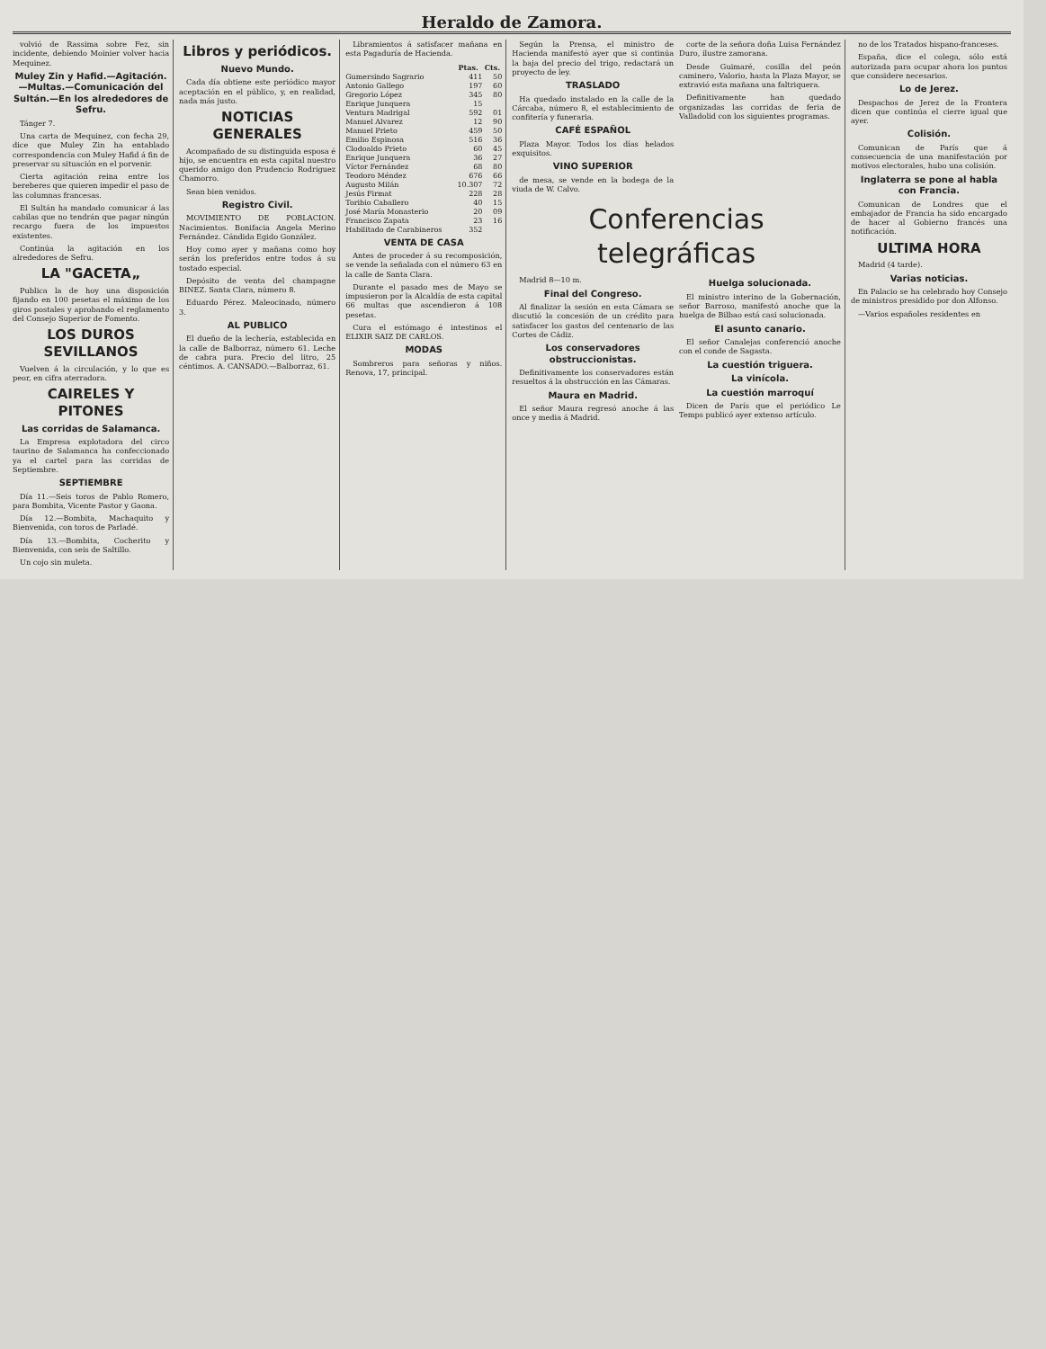Heraldo de Zamora.
volvió de Rassima sobre Fez, sin incidente, debiendo Moinier volver hacia Mequinez.
Muley Zin y Hafid.—Agitación.—Multas.—Comunicación del Sultán.—En los alrededores de Sefru.
Tánger 7.
Una carta de Mequinez, con fecha 29, dice que Muley Zin ha entablado correspondencia con Muley Hafid á fin de preservar su situación en el porvenir.
Cierta agitación reina entre los bereberes que quieren impedir el paso de las columnas francesas.
El Sultán ha mandado comunicar á las cabilas que no tendrán que pagar ningún recargo fuera de los impuestos existentes.
Continúa la agitación en los alrededores de Sefru.
LA "GACETA„
Publica la de hoy una disposición fijando en 100 pesetas el máximo de los giros postales y aprobando el reglamento del Consejo Superior de Fomento.
LOS DUROS SEVILLANOS
Vuelven á la circulación, y lo que es peor, en cifra aterradora.
CAIRELES Y PITONES
Las corridas de Salamanca.
La Empresa explotadora del circo taurino de Salamanca ha confeccionado ya el cartel para las corridas de Septiembre.
SEPTIEMBRE
Día 11.—Seis toros de Pablo Romero, para Bombita, Vicente Pastor y Gaona.
Día 12.—Bombita, Machaquito y Bienvenida, con toros de Parladé.
Día 13.—Bombita, Cocherito y Bienvenida, con seis de Saltillo.
Un cojo sin muleta.
Libros y periódicos.
Nuevo Mundo.
Cada día obtiene este periódico mayor aceptación en el público, y, en realidad, nada más justo.
NOTICIAS GENERALES
Acompañado de su distinguida esposa é hijo, se encuentra en esta capital nuestro querido amigo don Prudencio Rodríguez Chamorro.
Sean bien venidos.
Registro Civil.
MOVIMIENTO DE POBLACION. Nacimientos. Bonifacia Angela Merino Fernández. Cándida Egido González.
Hoy como ayer y mañana como hoy serán los preferidos entre todos á su tostado especial.
Depósito de venta del champagne BINEZ. Santa Clara, número 8.
Eduardo Pérez. Maleocinado, número 3.
AL PUBLICO
El dueño de la lechería, establecida en la calle de Balborraz, número 61. Leche de cabra pura. Precio del litro, 25 céntimos. A. CANSADO.—Balborraz, 61.
Libramientos á satisfacer mañana en esta Pagaduría de Hacienda.
| | Ptas. | Cts. |
| --- | --- | --- |
| Gumersindo Sagrario | 411 | 50 |
| Antonio Gallego | 197 | 60 |
| Gregorio López | 345 | 80 |
| Enrique Junquera | 15 | |
| Ventura Madrigal | 592 | 01 |
| Manuel Alvarez | 12 | 90 |
| Manuel Prieto | 459 | 50 |
| Emilio Espinosa | 516 | 36 |
| Clodoaldo Prieto | 60 | 45 |
| Enrique Junquera | 36 | 27 |
| Víctor Fernández | 68 | 80 |
| Teodoro Méndez | 676 | 66 |
| Augusto Milán | 10.307 | 72 |
| Jesús Firmat | 228 | 28 |
| Toribio Caballero | 40 | 15 |
| José María Monasterio | 20 | 09 |
| Francisco Zapata | 23 | 16 |
| Habilitado de Carabineros | 352 | |
VENTA DE CASA
Antes de proceder á su recomposición, se vende la señalada con el número 63 en la calle de Santa Clara.
Durante el pasado mes de Mayo se impusieron por la Alcaldía de esta capital 66 multas que ascendieron á 108 pesetas.
Cura el estómago é intestinos el ELIXIR SAIZ DE CARLOS.
MODAS
Sombreros para señoras y niños. Renova, 17, principal.
Según la Prensa, el ministro de Hacienda manifestó ayer que si continúa la baja del precio del trigo, redactará un proyecto de ley.
TRASLADO
Ha quedado instalado en la calle de la Cárcaba, número 8, el establecimiento de confitería y funeraria.
CAFÉ ESPAÑOL
Plaza Mayor. Todos los días helados exquisitos.
VINO SUPERIOR
de mesa, se vende en la bodega de la viuda de W. Calvo.
corte de la señora doña Luisa Fernández Duro, ilustre zamorana.
Desde Guimaré, cosilla del peón caminero, Valorio, hasta la Plaza Mayor, se extravió esta mañana una faltriquera.
Definitivamente han quedado organizadas las corridas de feria de Valladolid con los siguientes programas.
Conferencias telegráficas
Madrid 8—10 m.
Final del Congreso.
Al finalizar la sesión en esta Cámara se discutió la concesión de un crédito para satisfacer los gastos del centenario de las Cortes de Cádiz.
Los conservadores obstruccionistas.
Definitivamente los conservadores están resueltos á la obstrucción en las Cámaras.
Maura en Madrid.
El señor Maura regresó anoche á las once y media á Madrid.
Huelga solucionada.
El ministro interino de la Gobernación, señor Barroso, manifestó anoche que la huelga de Bilbao está casi solucionada.
El asunto canario.
El señor Canalejas conferenció anoche con el conde de Sagasta.
La cuestión triguera.
La vinícola.
La cuestión marroquí
Dicen de París que el periódico Le Temps publicó ayer extenso artículo.
no de los Tratados hispano-franceses.
España, dice el colega, sólo está autorizada para ocupar ahora los puntos que considere necesarios.
Lo de Jerez.
Despachos de Jerez de la Frontera dicen que continúa el cierre igual que ayer.
Colisión.
Comunican de París que á consecuencia de una manifestación por motivos electorales, hubo una colisión.
Inglaterra se pone al habla con Francia.
Comunican de Londres que el embajador de Francia ha sido encargado de hacer al Gobierno francés una notificación.
ULTIMA HORA
Madrid (4 tarde).
Varias noticias.
En Palacio se ha celebrado hoy Consejo de ministros presidido por don Alfonso.
—Varios españoles residentes en